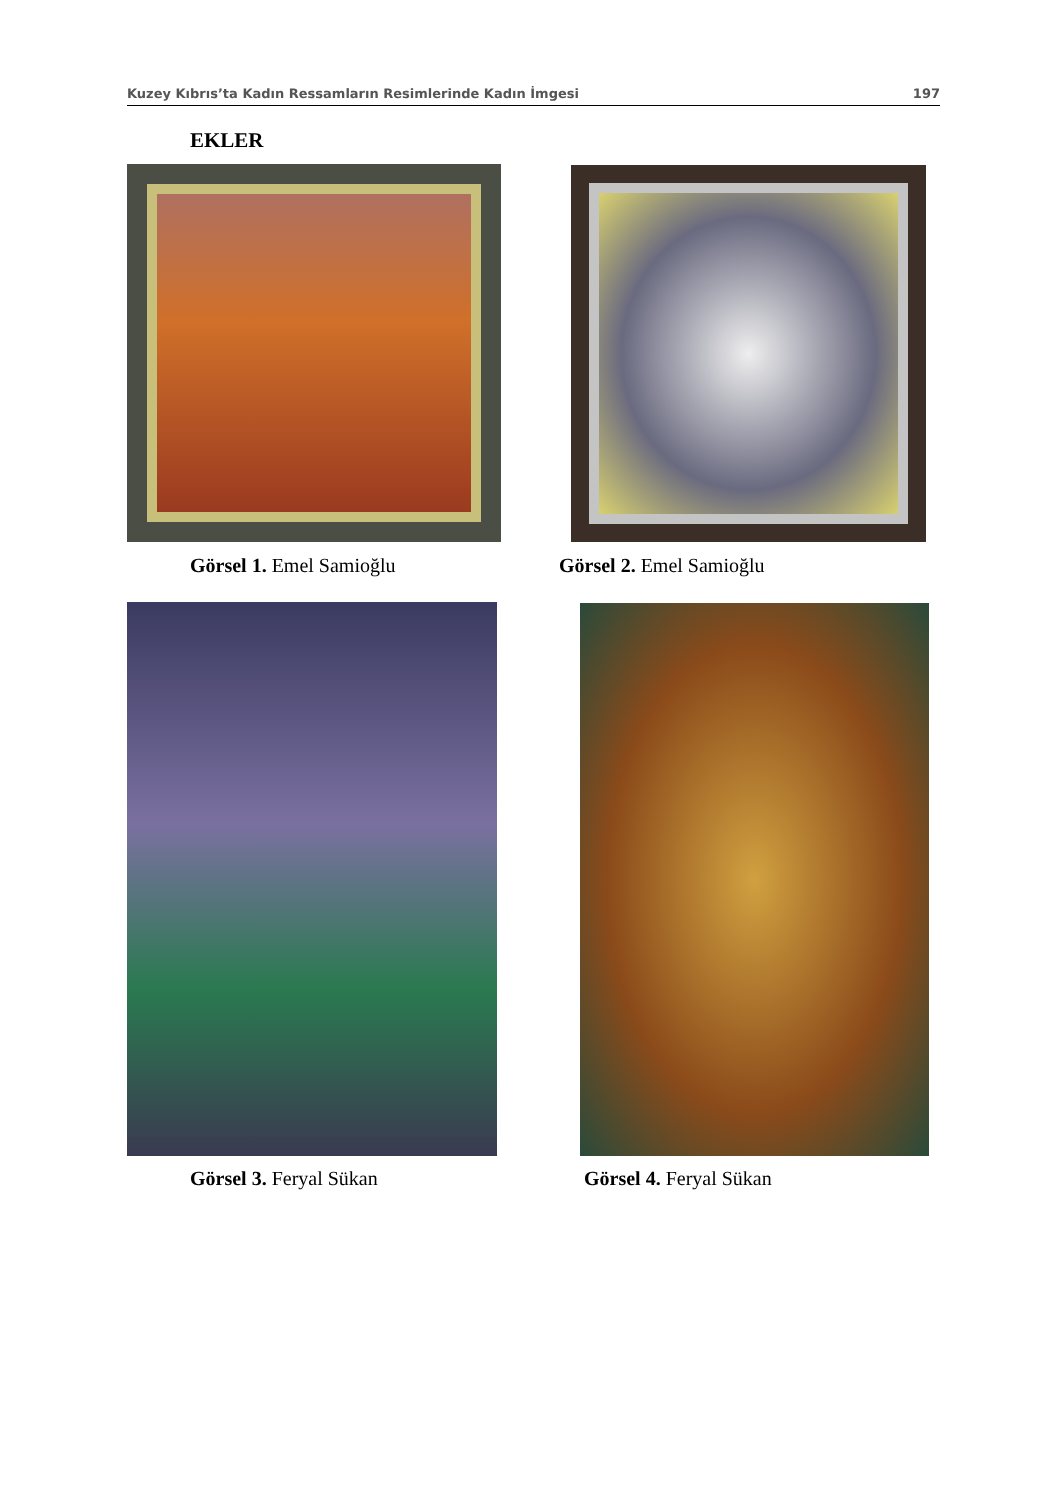Kuzey Kıbrıs’ta Kadın Ressamların Resimlerinde Kadın İmgesi 197
EKLER
Görsel 1. Emel Samioğlu Görsel 2. Emel Samioğlu
Görsel 3. Feryal Sükan Görsel 4. Feryal Sükan